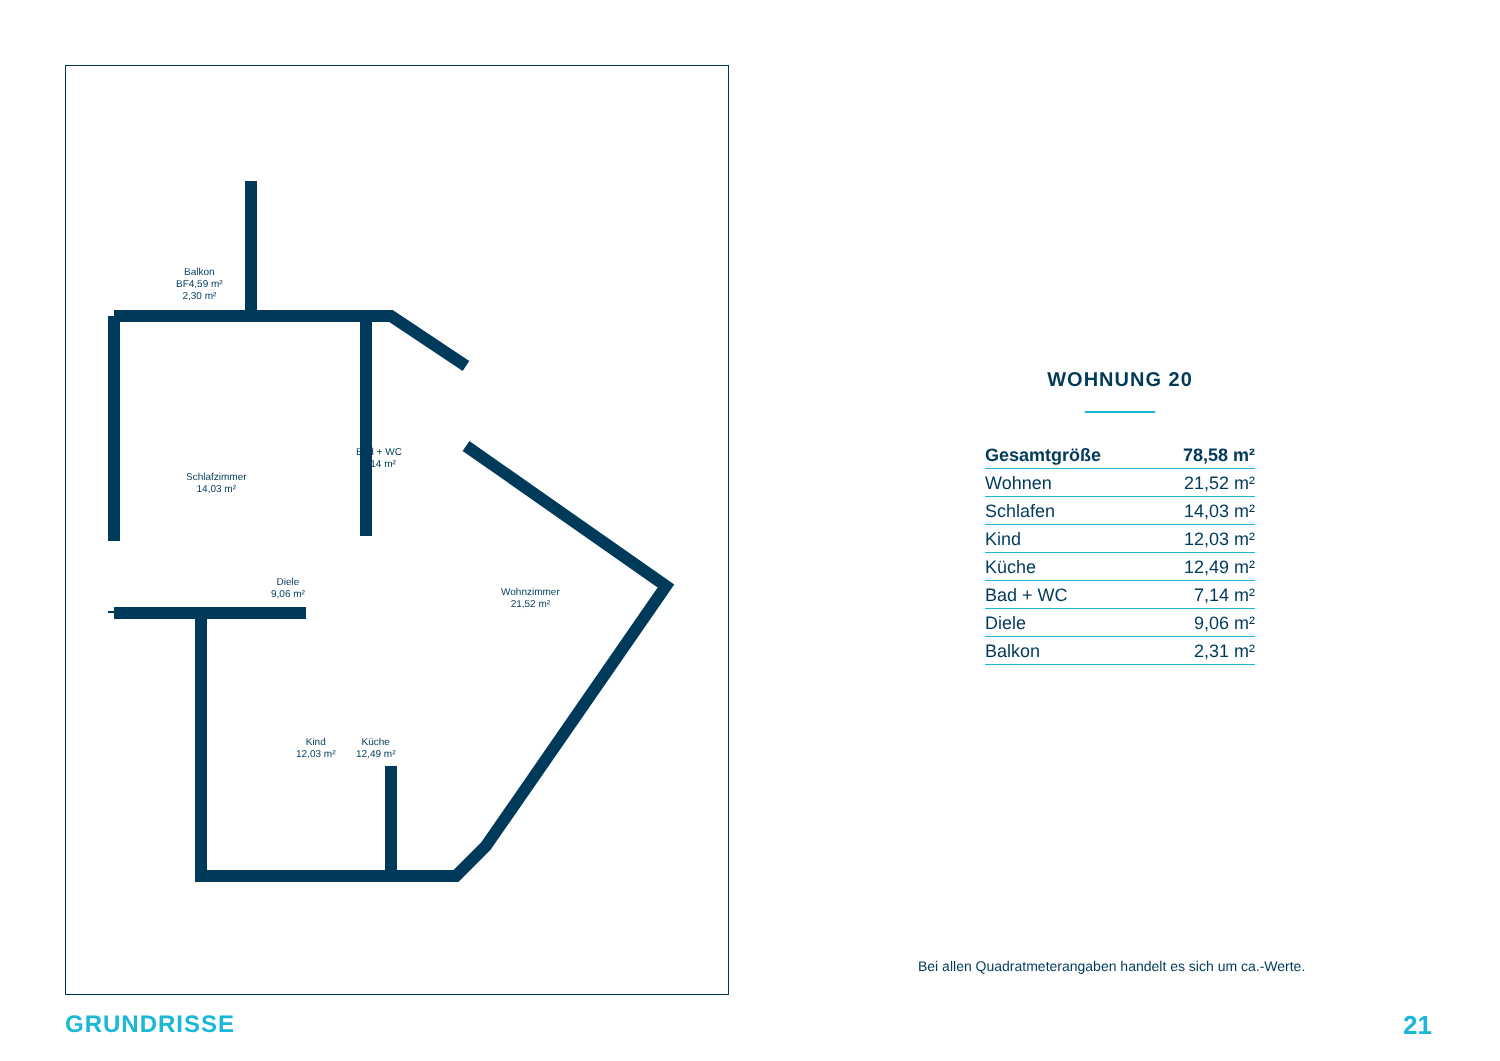Balkon
BF4,59 m²
2,30 m²
Schlafzimmer
14,03 m²
Bad + WC
7,14 m²
Diele
9,06 m²
Wohnzimmer
21,52 m²
Kind
12,03 m²
Küche
12,49 m²
WOHNUNG 20
| Gesamtgröße | 78,58 m² |
| Wohnen | 21,52 m² |
| Schlafen | 14,03 m² |
| Kind | 12,03 m² |
| Küche | 12,49 m² |
| Bad + WC | 7,14 m² |
| Diele | 9,06 m² |
| Balkon | 2,31 m² |
Bei allen Quadratmeterangaben handelt es sich um ca.-Werte.
GRUNDRISSE 21